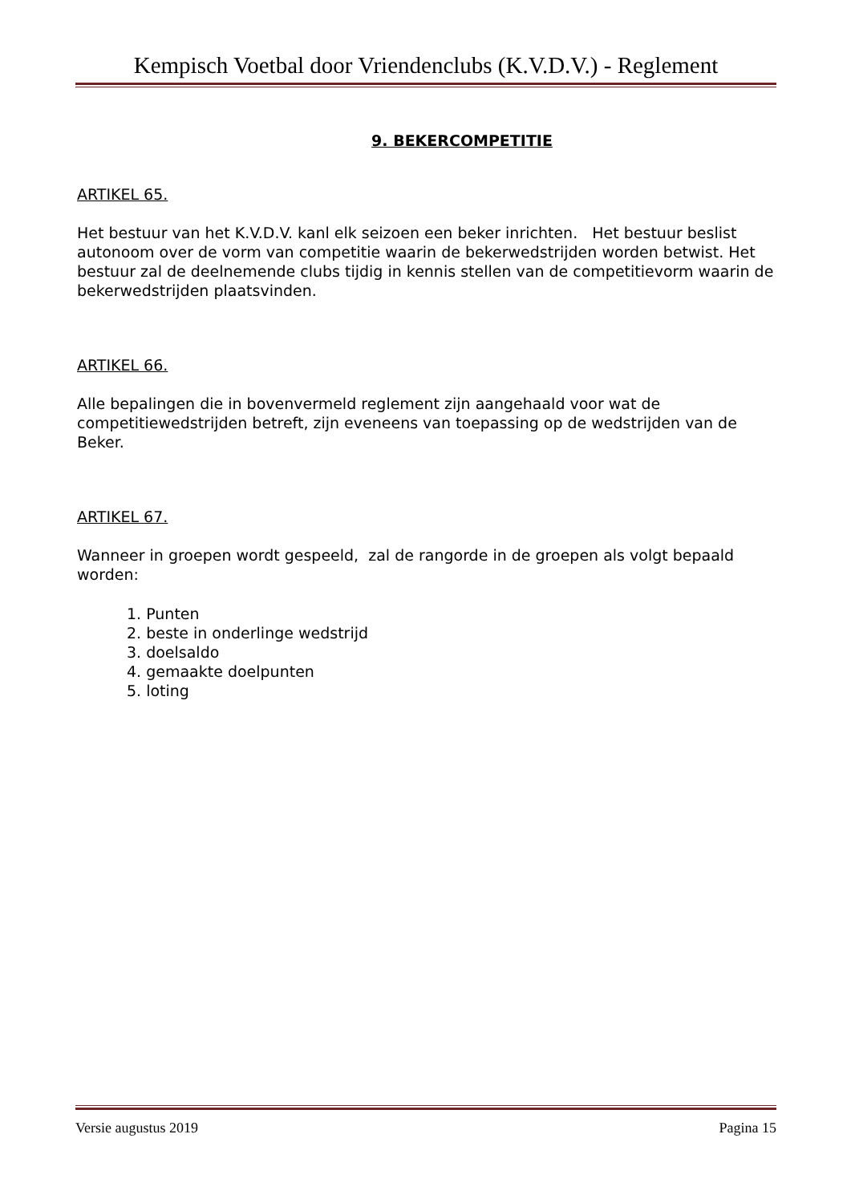Kempisch Voetbal door Vriendenclubs (K.V.D.V.) - Reglement
9. BEKERCOMPETITIE
ARTIKEL 65.
Het bestuur van het K.V.D.V. kanl elk seizoen een beker inrichten. Het bestuur beslist autonoom over de vorm van competitie waarin de bekerwedstrijden worden betwist. Het bestuur zal de deelnemende clubs tijdig in kennis stellen van de competitievorm waarin de bekerwedstrijden plaatsvinden.
ARTIKEL 66.
Alle bepalingen die in bovenvermeld reglement zijn aangehaald voor wat de competitiewedstrijden betreft, zijn eveneens van toepassing op de wedstrijden van de Beker.
ARTIKEL 67.
Wanneer in groepen wordt gespeeld, zal de rangorde in de groepen als volgt bepaald worden:
1. Punten
2. beste in onderlinge wedstrijd
3. doelsaldo
4. gemaakte doelpunten
5. loting
Versie augustus 2019 Pagina 15